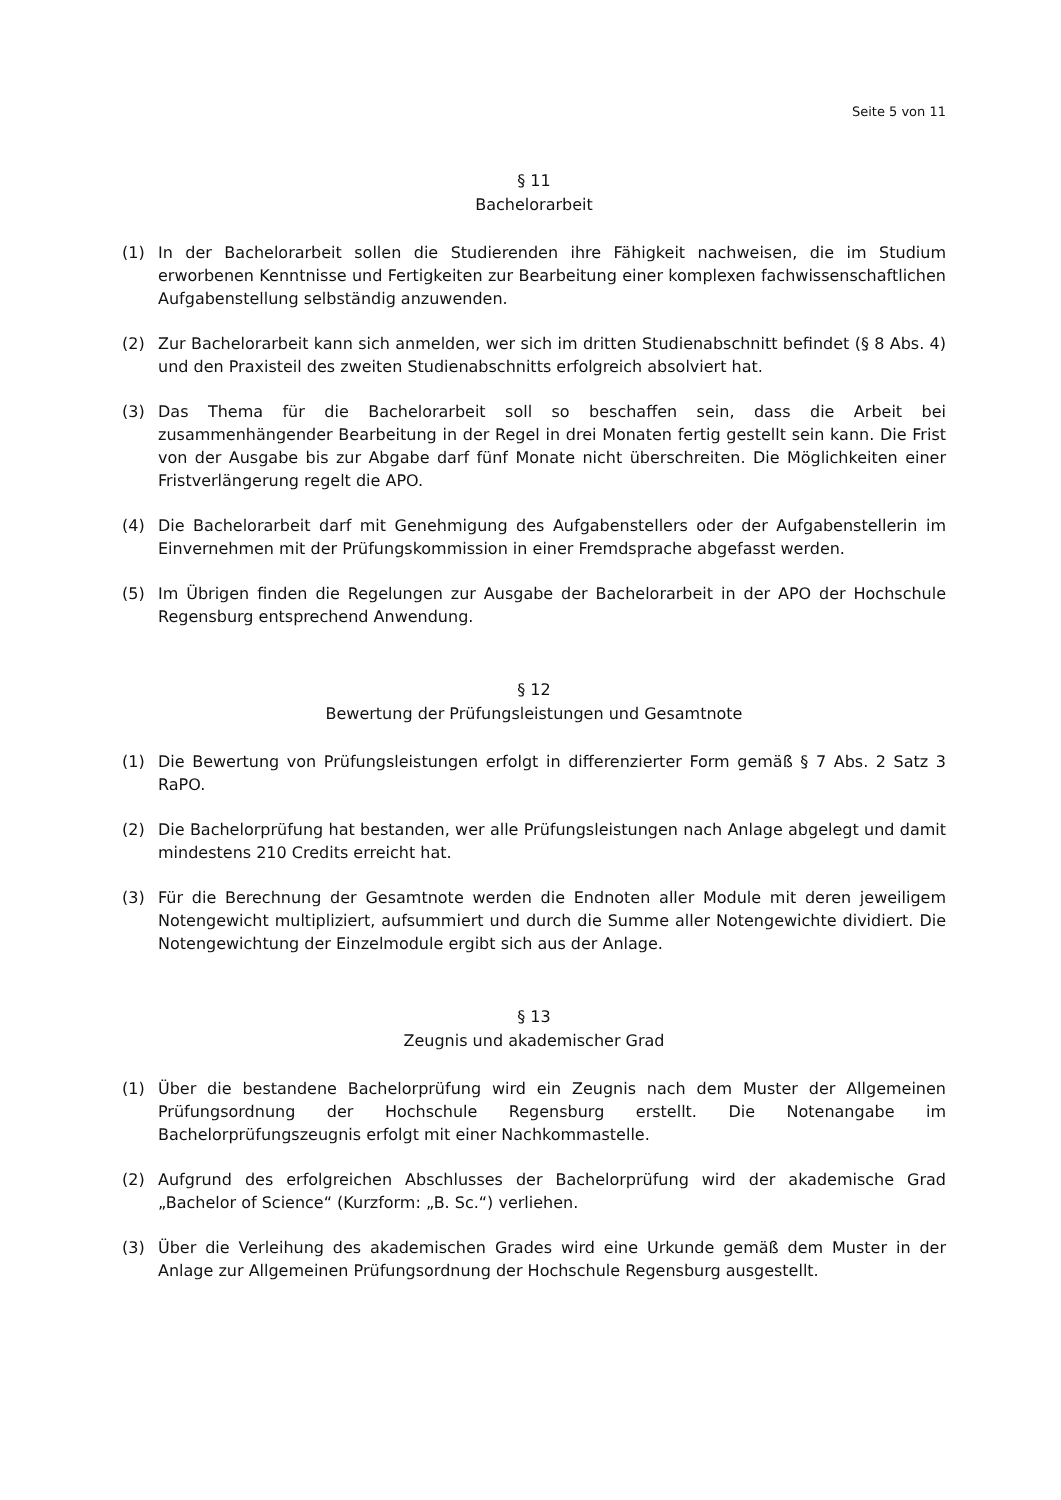Seite 5 von 11
§ 11
Bachelorarbeit
(1) In der Bachelorarbeit sollen die Studierenden ihre Fähigkeit nachweisen, die im Studium erworbenen Kenntnisse und Fertigkeiten zur Bearbeitung einer komplexen fachwissenschaftlichen Aufgabenstellung selbständig anzuwenden.
(2) Zur Bachelorarbeit kann sich anmelden, wer sich im dritten Studienabschnitt befindet (§ 8 Abs. 4) und den Praxisteil des zweiten Studienabschnitts erfolgreich absolviert hat.
(3) Das Thema für die Bachelorarbeit soll so beschaffen sein, dass die Arbeit bei zusammenhängender Bearbeitung in der Regel in drei Monaten fertig gestellt sein kann. Die Frist von der Ausgabe bis zur Abgabe darf fünf Monate nicht überschreiten. Die Möglichkeiten einer Fristverlängerung regelt die APO.
(4) Die Bachelorarbeit darf mit Genehmigung des Aufgabenstellers oder der Aufgabenstellerin im Einvernehmen mit der Prüfungskommission in einer Fremdsprache abgefasst werden.
(5) Im Übrigen finden die Regelungen zur Ausgabe der Bachelorarbeit in der APO der Hochschule Regensburg entsprechend Anwendung.
§ 12
Bewertung der Prüfungsleistungen und Gesamtnote
(1) Die Bewertung von Prüfungsleistungen erfolgt in differenzierter Form gemäß § 7 Abs. 2 Satz 3 RaPO.
(2) Die Bachelorprüfung hat bestanden, wer alle Prüfungsleistungen nach Anlage abgelegt und damit mindestens 210 Credits erreicht hat.
(3) Für die Berechnung der Gesamtnote werden die Endnoten aller Module mit deren jeweiligem Notengewicht multipliziert, aufsummiert und durch die Summe aller Notengewichte dividiert. Die Notengewichtung der Einzelmodule ergibt sich aus der Anlage.
§ 13
Zeugnis und akademischer Grad
(1) Über die bestandene Bachelorprüfung wird ein Zeugnis nach dem Muster der Allgemeinen Prüfungsordnung der Hochschule Regensburg erstellt. Die Notenangabe im Bachelorprüfungszeugnis erfolgt mit einer Nachkommastelle.
(2) Aufgrund des erfolgreichen Abschlusses der Bachelorprüfung wird der akademische Grad „Bachelor of Science“ (Kurzform: „B. Sc.“) verliehen.
(3) Über die Verleihung des akademischen Grades wird eine Urkunde gemäß dem Muster in der Anlage zur Allgemeinen Prüfungsordnung der Hochschule Regensburg ausgestellt.